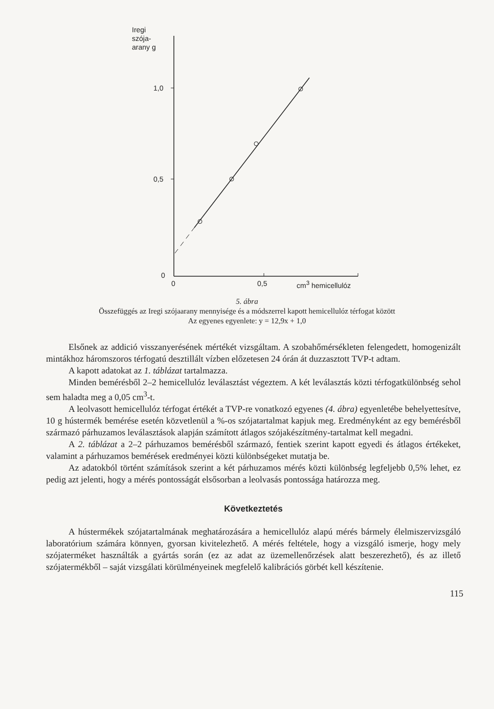Iregi
szója-
arany g
1,0
0,5
0
0 0,5 cm<sup>3</sup> hemicellulóz
5. ábra
Összefüggés az Iregi szójaarany mennyisége és a módszerrel kapott hemicellulóz térfogat között
Az egyenes egyenlete: y = 12,9x + 1,0
Elsőnek az addició visszanyerésének mértékét vizsgáltam. A szobahőmérsékleten felengedett, homogenizált mintákhoz háromszoros térfogatú desztillált vízben előzetesen 24 órán át duzzasztott TVP-t adtam.
A kapott adatokat az 1. táblázat tartalmazza.
Minden bemérésből 2–2 hemicellulóz leválasztást végeztem. A két leválasztás közti térfogatkülönbség sehol sem haladta meg a 0,05 cm<sup>3</sup>-t.
A leolvasott hemicellulóz térfogat értékét a TVP-re vonatkozó egyenes (4. ábra) egyenletébe behelyettesítve, 10 g hústermék bemérése esetén közvetlenül a %-os szójatartalmat kapjuk meg. Eredményként az egy bemérésből származó párhuzamos leválasztások alapján számított átlagos szójakészítmény-tartalmat kell megadni.
A 2. táblázat a 2–2 párhuzamos bemérésből származó, fentiek szerint kapott egyedi és átlagos értékeket, valamint a párhuzamos bemérések eredményei közti különbségeket mutatja be.
Az adatokból történt számítások szerint a két párhuzamos mérés közti különbség legfeljebb 0,5% lehet, ez pedig azt jelenti, hogy a mérés pontosságát elsősorban a leolvasás pontossága határozza meg.
Következtetés
A hústermékek szójatartalmának meghatározására a hemicellulóz alapú mérés bármely élelmiszervizsgáló laboratórium számára könnyen, gyorsan kivitelezhető. A mérés feltétele, hogy a vizsgáló ismerje, hogy mely szójaterméket használták a gyártás során (ez az adat az üzemellenőrzések alatt beszerezhető), és az illető szójatermékből – saját vizsgálati körülményeinek megfelelő kalibrációs görbét kell készítenie.
115